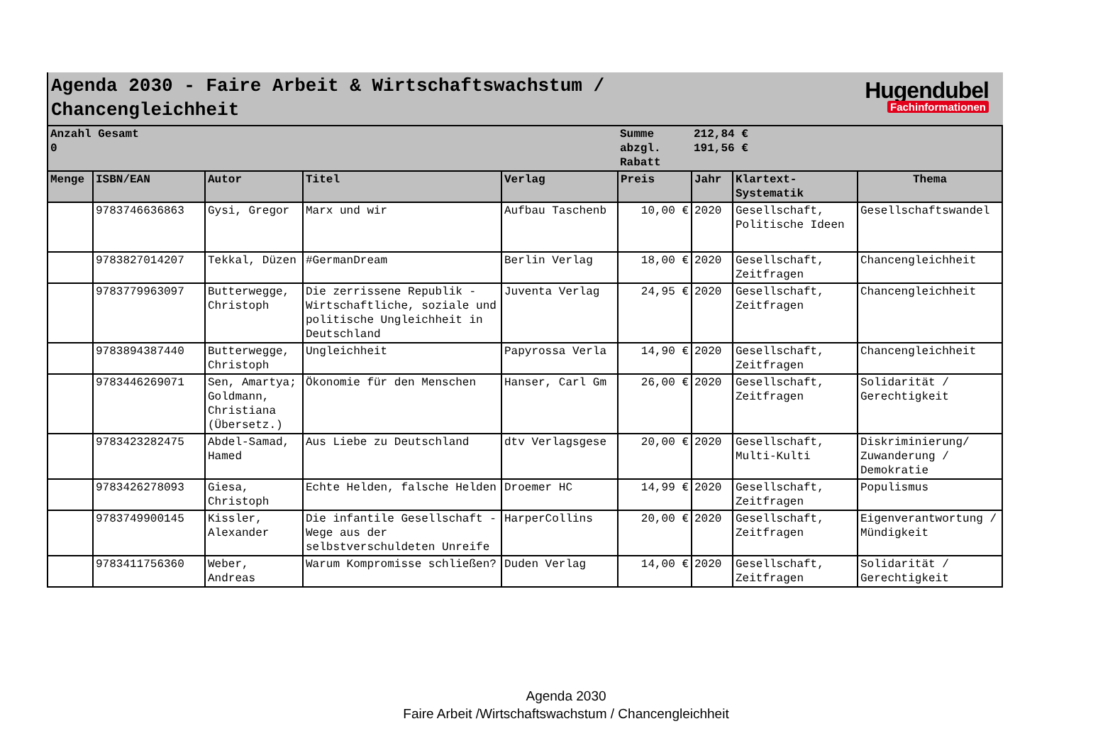Agenda 2030 - Faire Arbeit & Wirtschaftswachstum /
Chancengleichheit
Hugendubel
Fachinformationen
| Anzahl Gesamt 0 | | | | | Summe abzgl. Rabatt | 212,84 € 191,56 € | | |
| Menge | ISBN/EAN | Autor | Titel | Verlag | Preis | Jahr | Klartext-Systematik | Thema |
| | 9783746636863 | Gysi, Gregor | Marx und wir | Aufbau Taschenb | 10,00 € | 2020 | Gesellschaft, Politische Ideen | Gesellschaftswandel |
| | 9783827014207 | Tekkal, Düzen | #GermanDream | Berlin Verlag | 18,00 € | 2020 | Gesellschaft, Zeitfragen | Chancengleichheit |
| | 9783779963097 | Butterwegge, Christoph | Die zerrissene Republik - Wirtschaftliche, soziale und politische Ungleichheit in Deutschland | Juventa Verlag | 24,95 € | 2020 | Gesellschaft, Zeitfragen | Chancengleichheit |
| | 9783894387440 | Butterwegge, Christoph | Ungleichheit | Papyrossa Verla | 14,90 € | 2020 | Gesellschaft, Zeitfragen | Chancengleichheit |
| | 9783446269071 | Sen, Amartya; Goldmann, Christiana (Übersetz.) | Ökonomie für den Menschen | Hanser, Carl Gm | 26,00 € | 2020 | Gesellschaft, Zeitfragen | Solidarität / Gerechtigkeit |
| | 9783423282475 | Abdel-Samad, Hamed | Aus Liebe zu Deutschland | dtv Verlagsgese | 20,00 € | 2020 | Gesellschaft, Multi-Kulti | Diskriminierung/ Zuwanderung / Demokratie |
| | 9783426278093 | Giesa, Christoph | Echte Helden, falsche Helden | Droemer HC | 14,99 € | 2020 | Gesellschaft, Zeitfragen | Populismus |
| | 9783749900145 | Kissler, Alexander | Die infantile Gesellschaft - Wege aus der selbstverschuldeten Unreife | HarperCollins | 20,00 € | 2020 | Gesellschaft, Zeitfragen | Eigenverantwortung / Mündigkeit |
| | 9783411756360 | Weber, Andreas | Warum Kompromisse schließen? | Duden Verlag | 14,00 € | 2020 | Gesellschaft, Zeitfragen | Solidarität / Gerechtigkeit |
Agenda 2030
Faire Arbeit /Wirtschaftswachstum / Chancengleichheit